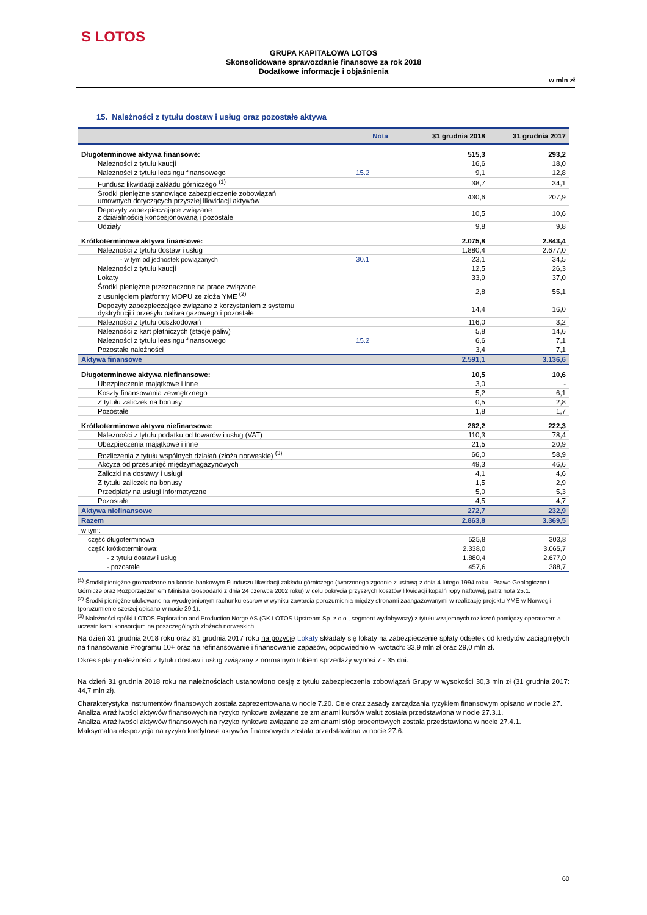S LOTOS
GRUPA KAPITAŁOWA LOTOS
Skonsolidowane sprawozdanie finansowe za rok 2018
Dodatkowe informacje i objaśnienia
w mln zł
15. Należności z tytułu dostaw i usług oraz pozostałe aktywa
| | Nota | 31 grudnia 2018 | 31 grudnia 2017 |
| --- | --- | --- | --- |
| Długoterminowe aktywa finansowe: | | 515,3 | 293,2 |
| Należności z tytułu kaucji | | 16,6 | 18,0 |
| Należności z tytułu leasingu finansowego | 15.2 | 9,1 | 12,8 |
| Fundusz likwidacji zakładu górniczego <sup>(1)</sup> | | 38,7 | 34,1 |
| Środki pieniężne stanowiące zabezpieczenie zobowiązań umownych dotyczących przyszłej likwidacji aktywów | | 430,6 | 207,9 |
| Depozyty zabezpieczające związane z działalnością koncesjonowaną i pozostałe | | 10,5 | 10,6 |
| Udziały | | 9,8 | 9,8 |
| Krótkoterminowe aktywa finansowe: | | 2.075,8 | 2.843,4 |
| Należności z tytułu dostaw i usług | | 1.880,4 | 2.677,0 |
| - w tym od jednostek powiązanych | 30.1 | 23,1 | 34,5 |
| Należności z tytułu kaucji | | 12,5 | 26,3 |
| Lokaty | | 33,9 | 37,0 |
| Środki pieniężne przeznaczone na prace związane z usunięciem platformy MOPU ze złoża YME <sup>(2)</sup> | | 2,8 | 55,1 |
| Depozyty zabezpieczające związane z korzystaniem z systemu dystrybucji i przesyłu paliwa gazowego i pozostałe | | 14,4 | 16,0 |
| Należności z tytułu odszkodowań | | 116,0 | 3,2 |
| Należności z kart płatniczych (stacje paliw) | | 5,8 | 14,6 |
| Należności z tytułu leasingu finansowego | 15.2 | 6,6 | 7,1 |
| Pozostałe należności | | 3,4 | 7,1 |
| Aktywa finansowe | | 2.591,1 | 3.136,6 |
| Długoterminowe aktywa niefinansowe: | | 10,5 | 10,6 |
| Ubezpieczenie majątkowe i inne | | 3,0 | - |
| Koszty finansowania zewnętrznego | | 5,2 | 6,1 |
| Z tytułu zaliczek na bonusy | | 0,5 | 2,8 |
| Pozostałe | | 1,8 | 1,7 |
| Krótkoterminowe aktywa niefinansowe: | | 262,2 | 222,3 |
| Należności z tytułu podatku od towarów i usług (VAT) | | 110,3 | 78,4 |
| Ubezpieczenia majątkowe i inne | | 21,5 | 20,9 |
| Rozliczenia z tytułu wspólnych działań (złoża norweskie) <sup>(3)</sup> | | 66,0 | 58,9 |
| Akcyza od przesunięć międzymagazynowych | | 49,3 | 46,6 |
| Zaliczki na dostawy i usługi | | 4,1 | 4,6 |
| Z tytułu zaliczek na bonusy | | 1,5 | 2,9 |
| Przedpłaty na usługi informatyczne | | 5,0 | 5,3 |
| Pozostałe | | 4,5 | 4,7 |
| Aktywa niefinansowe | | 272,7 | 232,9 |
| Razem | | 2.863,8 | 3.369,5 |
| w tym: | | | |
| część długoterminowa | | 525,8 | 303,8 |
| część krótkoterminowa: | | 2.338,0 | 3.065,7 |
| - z tytułu dostaw i usług | | 1.880,4 | 2.677,0 |
| - pozostałe | | 457,6 | 388,7 |
<sup>(1)</sup> Środki pieniężne gromadzone na koncie bankowym Funduszu likwidacji zakładu górniczego (tworzonego zgodnie z ustawą z dnia 4 lutego 1994 roku - Prawo Geologiczne i Górnicze oraz Rozporządzeniem Ministra Gospodarki z dnia 24 czerwca 2002 roku) w celu pokrycia przyszłych kosztów likwidacji kopalń ropy naftowej, patrz nota 25.1.
<sup>(2)</sup> Środki pieniężne ulokowane na wyodrębnionym rachunku escrow w wyniku zawarcia porozumienia między stronami zaangażowanymi w realizację projektu YME w Norwegii (porozumienie szerzej opisano w nocie 29.1).
<sup>(3)</sup> Należności spółki LOTOS Exploration and Production Norge AS (GK LOTOS Upstream Sp. z o.o., segment wydobywczy) z tytułu wzajemnych rozliczeń pomiędzy operatorem a uczestnikami konsorcjum na poszczególnych złożach norweskich.
Na dzień 31 grudnia 2018 roku oraz 31 grudnia 2017 roku na pozycję Lokaty składały się lokaty na zabezpieczenie spłaty odsetek od kredytów zaciągniętych na finansowanie Programu 10+ oraz na refinansowanie i finansowanie zapasów, odpowiednio w kwotach: 33,9 mln zł oraz 29,0 mln zł.
Okres spłaty należności z tytułu dostaw i usług związany z normalnym tokiem sprzedaży wynosi 7 - 35 dni.
Na dzień 31 grudnia 2018 roku na należnościach ustanowiono cesję z tytułu zabezpieczenia zobowiązań Grupy w wysokości 30,3 mln zł (31 grudnia 2017: 44,7 mln zł).
Charakterystyka instrumentów finansowych została zaprezentowana w nocie 7.20. Cele oraz zasady zarządzania ryzykiem finansowym opisano w nocie 27.
Analiza wrażliwości aktywów finansowych na ryzyko rynkowe związane ze zmianami kursów walut została przedstawiona w nocie 27.3.1.
Analiza wrażliwości aktywów finansowych na ryzyko rynkowe związane ze zmianami stóp procentowych została przedstawiona w nocie 27.4.1.
Maksymalna ekspozycja na ryzyko kredytowe aktywów finansowych została przedstawiona w nocie 27.6.
60